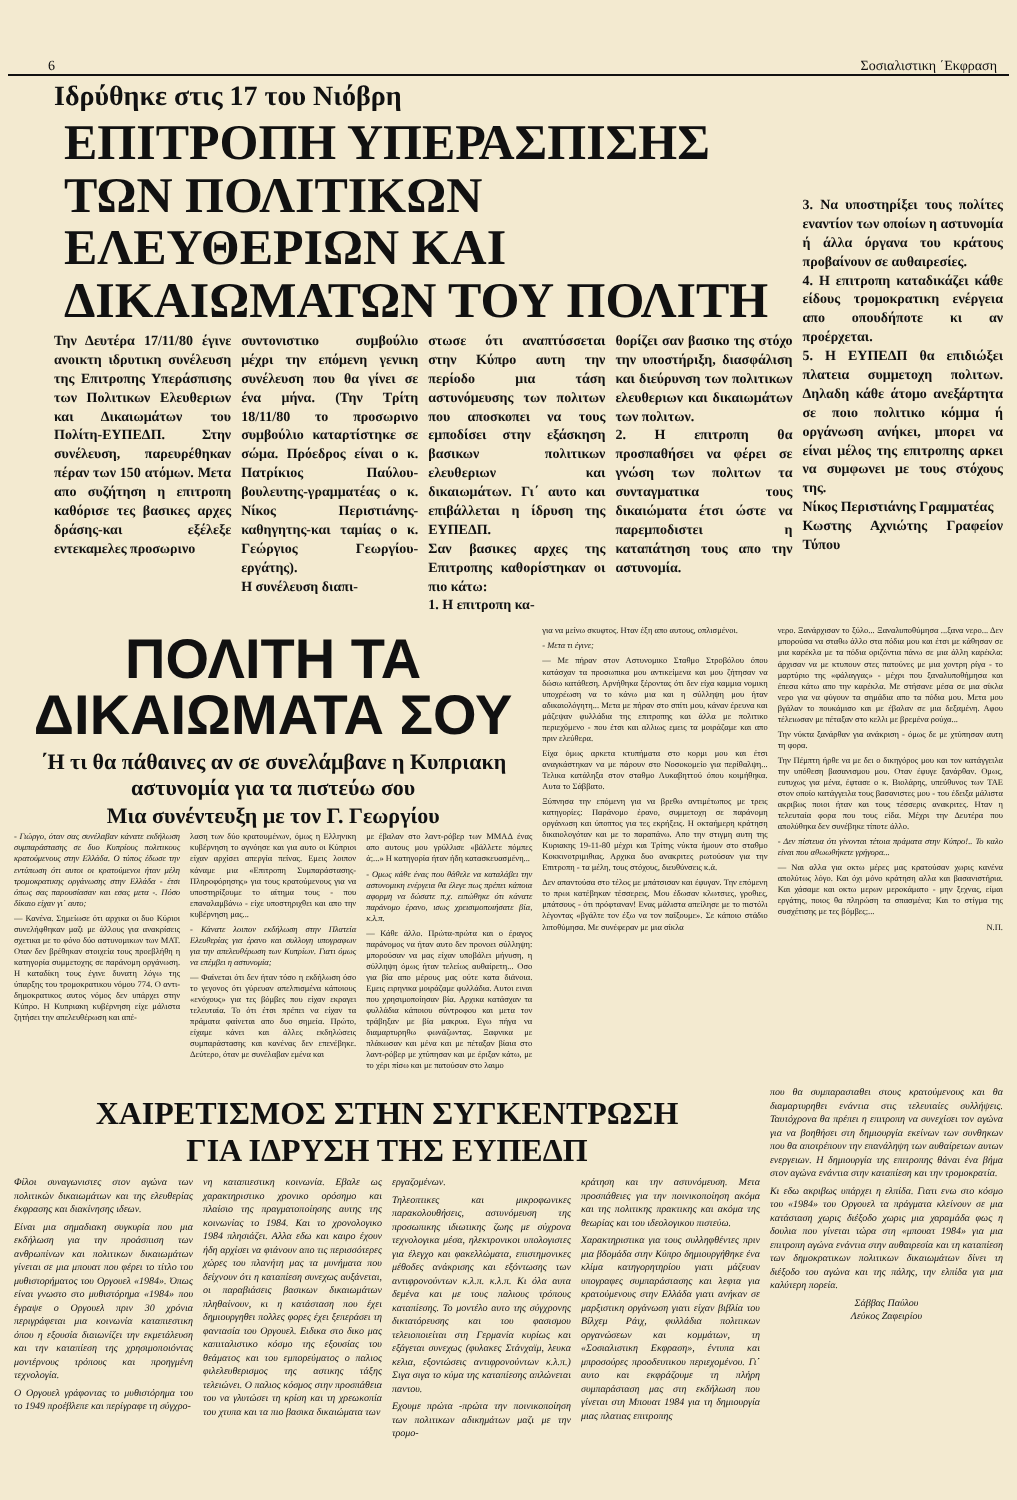6 Σοσιαλιστικη ΄Εκφραση
Ιδρύθηκε στις 17 του Νιόβρη
ΕΠΙΤΡΟΠΗ ΥΠΕΡΑΣΠΙΣΗΣ ΤΩΝ ΠΟΛΙΤΙΚΩΝ ΕΛΕΥΘΕΡΙΩΝ ΚΑΙ ΔΙΚΑΙΩΜΑΤΩΝ ΤΟΥ ΠΟΛΙΤΗ
Την Δευτέρα 17/11/80 έγινε ανοικτη ιδρυτικη συνέλευση της Επιτροπης Υπεράσπισης των Πολιτικων Ελευθεριων και Δικαιωμάτων του Πολίτη-ΕΥΠΕΔΠ. Στην συνέλευση, παρευρέθηκαν πέραν των 150 ατόμων. Μετα απο συζήτηση η επιτροπη καθόρισε τες βασικες αρχες δράσης-και εξέλεξε εντεκαμελες προσωρινο
συντονιστικο συμβούλιο μέχρι την επόμενη γενικη συνέλευση που θα γίνει σε ένα μήνα. (Την Τρίτη 18/11/80 το προσωρινο συμβούλιο καταρτίστηκε σε σώμα. Πρόεδρος είναι ο κ. Πατρίκιος Παύλου-βουλευτης-γραμματέας ο κ. Νίκος Περιστιάνης-καθηγητης-και ταμίας ο κ. Γεώργιος Γεωργίου-εργάτης).
Η συνέλευση διαπι-
στωσε ότι αναπτύσσεται στην Κύπρο αυτη την περίοδο μια τάση αστυνόμευσης των πολιτων που αποσκοπει να τους εμποδίσει στην εξάσκηση βασικων πολιτικων ελευθεριων και δικαιωμάτων. Γι΄ αυτο και επιβάλλεται η ίδρυση της ΕΥΠΕΔΠ.
Σαν βασικες αρχες της Επιτροπης καθορίστηκαν οι πιο κάτω:
1. Η επιτροπη κα-
θορίζει σαν βασικο της στόχο την υποστήριξη, διασφάλιση και διεύρυνση των πολιτικων ελευθεριων και δικαιωμάτων των πολιτων.
2. Η επιτροπη θα προσπαθήσει να φέρει σε γνώση των πολιτων τα συνταγματικα τους δικαιώματα έτσι ώστε να παρεμποδιστει η καταπάτηση τους απο την αστυνομία.
3. Να υποστηρίξει τους πολίτες εναντίον των οποίων η αστυνομία ή άλλα όργανα του κράτους προβαίνουν σε αυθαιρεσίες.
4. Η επιτροπη καταδικάζει κάθε είδους τρομοκρατικη ενέργεια απο οπουδήποτε κι αν προέρχεται.
5. Η ΕΥΠΕΔΠ θα επιδιώξει πλατεια συμμετοχη πολιτων. Δηλαδη κάθε άτομο ανεξάρτητα σε ποιο πολιτικο κόμμα ή οργάνωση ανήκει, μπορει να είναι μέλος της επιτροπης αρκει να συμφωνει με τους στόχους της.
Νίκος Περιστιάνης Γραμματέας
Κωστης Αχνιώτης Γραφείον Τύπου
ΠΟΛΙΤΗ ΤΑ
ΔΙΚΑΙΩΜΑΤΑ ΣΟΥ
΄Η τι θα πάθαινες αν σε συνελάμβανε η Κυπριακη αστυνομία για τα πιστεύω σου
Μια συνέντευξη με τον Γ. Γεωργίου
- Γιώργο, όταν σας συνέλαβαν κάνατε εκδήλωση συμπαράστασης σε δυο Κυπρίους πολιτικους κρατούμενους στην Ελλάδα. Ο τύπος έδωσε την εντύπωση ότι αυτοι οι κρατούμενοι ήταν μέλη τρομοκρατικης οργάνωσης στην Ελλάδα - έτσι όπως σας παρουσίασαν και εσας μετα -. Πόσο δίκαιο είχαν γι΄ αυτο;
— Κανένα. Σημείωσε ότι αρχικα οι δυο Κύριοι συνελήφθηκαν μαζι με άλλους για ανακρίσεις σχετικα με το φόνο δύο αστυνομικων των ΜΑΤ. Οταν δεν βρέθηκαν στοιχεία τους προεβλήθη η κατηγορία συμμετοχης σε παράνομη οργάνωση. Η καταδίκη τους έγινε δυνατη λόγω της ύπαρξης του τρομοκρατικου νόμου 774. Ο αντι-δημοκρατικος αυτος νόμος δεν υπάρχει στην Κύπρο. Η Κυπριακη κυβέρνηση είχε μάλιστα ζητήσει την απελευθέρωση και απέ-
λαση των δύο κρατουμένων, όμως η Ελληνικη κυβέρνηση το αγνόησε και για αυτο οι Κύπριοι είχαν αρχίσει απεργία πείνας. Εμεις λοιπον κάναμε μια «Επιτροπη Συμπαράστασης- Πληροφόρησης» για τους κρατούμενους για να υποστηρίξουμε το αίτημα τους - που επαναλαμβάνω - είχε υποστηριχθει και απο την κυβέρνηση μας...
- Κάνατε λοιπον εκδήλωση στην Πλατεία Ελευθερίας για έρανο και συλλογη υπογραφων για την απελευθέρωση των Κυπρίων. Γιατι όμως να επέμβει η αστυνομία;
— Φαίνεται ότι δεν ήταν τόσο η εκδήλωση όσο το γεγονος ότι γύρευαν απελπισμένα κάποιους «ενόχους» για τες βόμβες που είχαν εκραγει τελευταία. Το ότι έτσι πρέπει να είχαν τα πράματα φαίνεται απο δυο σημεία. Πρώτο, είχαμε κάνει και άλλες εκδηλώσεις συμπαράστασης και κανένας δεν επενέβηκε. Δεύτερο, όταν με συνέλαβαν εμένα και
με έβαλαν στο λαντ-ρόβερ των ΜΜΑΔ ένας απο αυτους μου γρύλλισε «βάλλετε πόμπες ά;...» Η κατηγορία ήταν ήδη κατασκευασμένη...
- Ομως κάθε ένας που θάθελε να καταλάβει την αστυνομικη ενέργεια θα έλεγε πως πρέπει κάποια αφορμη να δώσατε π.χ. ειπώθηκε ότι κάνατε παράνομο έρανο, ισως χρεισιμοποιήσατε βία, κ.λ.π.
— Κάθε άλλο. Πρώτα-πρώτα και ο έραγος παράνομος να ήταν αυτο δεν προνοει σύλληψη: μπορούσαν να μας είχαν υποβάλει μήνυση, η σύλληψη όμως ήταν τελείως αυθαίρετη... Οσο για βία απο μέρους μας ούτε κατα διάνοια. Εμεις ειρηνικα μοιράζαμε φυλλάδια. Αυτοι ειναι που χρησιμοποίησαν βία. Αρχικα κατάσχαν τα φυλλάδια κάποιου σύντροφου και μετα τον τράβηξαν με βία μακρυα. Εγω πήγα να διαμαρτυρηθω φωνάζωντας. Ξαφνικα με πλάκωσαν και μένα και με πέταξαν βίαια στο λαντ-ρόβερ με χτύπησαν και με έριξαν κάτω, με το χέρι πίσω και με πατούσαν στο λαιμο
για να μείνω σκυφτος. Ηταν έξη απο αυτους, οπλισμένοι.
- Μετα τι έγινε;
— Με πήραν στον Αστυνομικο Σταθμο Στροβόλου όπου κατάσχαν τα προσωπικα μου αντικείμενα και μου ζήτησαν να δώσω κατάθεση. Αρνήθηκα ξέροντας ότι δεν είχα καμμια νομικη υποχρέωση να το κάνω μια και η σύλληψη μου ήταν αδικαιολόγητη... Μετα με πήραν στο σπίτι μου, κάναν έρευνα και μάζεψαν φυλλάδια της επιτροπης και άλλα με πολιτικο περιεχόμενο - που έτσι και αλλιως εμεις τα μοιράζαμε και απο πριν ελεύθερα.
Είχα όμως αρκετα κτυπήματα στο κορμι μου και έτσι αναγκάστηκαν να με πάρουν στο Νοσοκομείο για περίθαλψη... Τελικα κατάληξα στον σταθμο Λυκαβηττού όπου κοιμήθηκα. Αυτα το Σάββατο.
Ξύπνησα την επόμενη για να βρεθω αντιμέτωπος με τρεις κατηγορίες: Παράνομο έρανο, συμμετοχη σε παράνομη οργάνωση και ύποπτος για τες εκρήξεις. Η οκταήμερη κράτηση δικαιολογόταν και με το παραπάνω. Απο την στιγμη αυτη της Κυριακης 19-11-80 μέχρι και Τρίτης νύκτα ήμουν στο σταθμο Κοκκινοτριμιθιας. Αρχικα δυο ανακριτες ρωτούσαν για την Επιτροπη - τα μέλη, τους στόχους, διευθύνσεις κ.ά.
Δεν απαντούσα στο τέλος με μπάτσισαν και έφυγαν. Την επόμενη το πρωι κατέβηκαν τέσσερεις. Μου έδωσαν κλωτσιες, γροθιες, μπάτσους - ότι πρόφταναν! Ενας μάλιστα απείλησε με το πιστόλι λέγοντας «βγάλτε τον έξω να τον παίξουμε». Σε κάποιο στάδιο λιποθύμησα. Με συνέφεραν με μια σίκλα
νερο. Ξανάρχισαν το ξύλο... Ξαναλυποθύμησα ...ξανα νερο... Δεν μπορούσα να σταθω άλλο στα πόδια μου και έτσι με κάθησαν σε μια καρέκλα με τα πόδια οριζόντια πάνω σε μια άλλη καρέκλα: άρχισαν να με κτυπουν στες πατούνες με μια χοντρη ρίγα - το μαρτύριο της «φάλαγγας» - μέχρι που ξαναλυποθήμησα και έπεσα κάτω απο την καρέκλα. Με στήσανε μέσα σε μια σίκλα νερο για να φύγουν τα σημάδια απο τα πόδια μου. Μετα μου βγάλαν το πουκάμισο και με έβαλαν σε μια δεξαμένη. Αφου τέλειωσαν με πέταξαν στο κελλι με βρεμένα ρούχα...
Την νύκτα ξανάρθαν για ανάκριση - όμως δε με χτύπησαν αυτη τη φορα.
Την Πέμπτη ήρθε να με δει ο δικηγόρος μου και τον κατάγγειλα την υπόθεση βασανισμου μου. Οταν έφυγε ξανάρθαν. Ομως, ευτυχως για μένα, έφτασε ο κ. Βιολάρης, υπεύθυνος των ΤΑΕ στον οποίο κατάγγειλα τους βασανιστες μου - του έδειξα μάλιστα ακριβως ποιοι ήταν και τους τέσσερις ανακριτες. Ηταν η τελευταία φορα που τους είδα. Μέχρι την Δευτέρα που απολύθηκα δεν συνέβηκε τίποτε άλλο.
- Δεν πίστευα ότι γίνονται τέτοια πράματα στην Κύπρο!.. Το καλο είναι που αθωωθήκετε γρήγορα...
— Ναι αλλα για οκτω μέρες μας κρατούσαν χωρις κανένα απολύτως λόγο. Και όχι μόνο κράτηση αλλα και βασανιστήρια. Και χάσαμε και οκτω μερων μεροκάματο - μην ξεχνας, είμαι εργάτης, ποιος θα πληρώση τα σπασμένα; Και το στίγμα της συσχέτισης με τες βόμβες;...
Ν.Π.
ΧΑΙΡΕΤΙΣΜΟΣ ΣΤΗΝ ΣΥΓΚΕΝΤΡΩΣΗ
ΓΙΑ ΙΔΡΥΣΗ ΤΗΣ ΕΥΠΕΔΠ
Φίλοι συναγωνιστες στον αγώνα των πολιτικών δικαιωμάτων και της ελευθερίας έκφρασης και διακίνησης ιδεων.
Είναι μια σημαδιακη συγκυρία που μια εκδήλωση για την προάσπιση των ανθρωπίνων και πολιτικων δικαιωμάτων γίνεται σε μια μπουατ που φέρει το τίτλο του μυθιστορήματος του Οργουελ «1984». Όπως είναι γνωστο στο μυθιστόρημα «1984» που έγραψε ο Οργουελ πριν 30 χρόνια περιγράφεται μια κοινωνία καταπιεστικη όπου η εξουσία διαιωνίζει την εκμετάλευση και την καταπίεση της χρησιμοποιόντας μοντέρνους τρόπους και προηγμένη τεχνολογία.
Ο Οργουελ γράφοντας το μυθιστόρημα του το 1949 προέβλεπε και περίγραφε τη σύγχρο-
νη καταπιεστικη κοινωνία. Εβαλε ως χαρακτηριστικο χρονικο ορόσημο και πλαίσιο της πραγματοποίησης αυτης της κοινωνίας το 1984. Και το χρονολογικο 1984 πλησιάζει. Αλλα εδω και καιρο έχουν ήδη αρχίσει να φτάνουν απο τις περισσότερες χώρες του πλανήτη μας τα μυνήματα που δείχνουν ότι η καταπίεση συνεχως αυξάνεται, οι παραβιάσεις βασικων δικαιωμάτων πληθαίνουν, κι η κατάσταση που έχει δημιουργηθει πολλες φορες έχει ξεπεράσει τη φαντασία του Οργουελ. Ειδικα στο δικο μας καπιταλιστικο κόσμο της εξουσίας του θεάματος και του εμπορεύματος ο παλιος φιλελευθερισμος της αστικης τάξης τελειώνει. Ο παλιος κόσμος στην προσπάθεια του να γλυτώσει τη κρίση και τη χρεωκοπία του χτυπα και τα πιο βασικα δικαιώματα των
εργαζομένων.
Τηλεοπτικες και μικροφωνικες παρακολουθήσεις, αστυνόμευση της προσωπικης ιδιωτικης ζωης με σύχρονα τεχνολογικα μέσα, ηλεκτρονικοι υπολογιστες για έλεγχο και φακελλώματα, επιστημονικες μέθοδες ανάκρισης και εξόντωσης των αντιφρονούντων κ.λ.π. κ.λ.π. Κι όλα αυτα δεμένα και με τους παλιους τρόπους καταπίεσης. Το μοντέλο αυτο της σύγχρονης δικτατόρευσης και του φασισμου τελειοποιείται στη Γερμανία κυρίως και εξάγεται συνεχως (φυλακες Στάνχαϊμ, λευκα κελια, εξοντώσεις αντιφρονούντων κ.λ.π.) Σιγα σιγα το κύμα της καταπίεσης απλώνεται παντου.
Εχουμε πρώτα -πρώτα την ποινικοποίηση των πολιτικων αδικημάτων μαζι με την τρομο-
κράτηση και την αστυνόμευση. Μετα προσπάθειες για την ποινικοποίηση ακόμα και της πολιτικης πρακτικης και ακόμα της θεωρίας και του ιδεολογικου πιστεύω.
Χαρακτηριστικα για τους συλληφθέντες πριν μια βδομάδα στην Κύπρο δημιουργήθηκε ένα κλίμα κατηγορητηρίου γιατι μάζευαν υπογραφες συμπαράστασης και λεφτα για κρατούμενους στην Ελλάδα γιατι ανήκαν σε μαρξιστικη οργάνωση γιατι είχαν βιβλία του Βίλχεμ Ράιχ, φυλλάδια πολιτικων οργανώσεων και κομμάτων, τη «Σοσιαλιστικη Εκφραση», έντυπα και μπροσούρες προοδευτικου περιεχομένου. Γι΄ αυτο και εκφράζουμε τη πλήρη συμπαράσταση μας στη εκδήλωση που γίνεται στη Μπουατ 1984 για τη δημιουργία μιας πλατιας επιτροπης
που θα συμπαρασταθει στους κρατούμενους και θα διαμαρτυρηθει ενάντια στις τελευταίες συλλήψεις. Ταυτόχρονα θα πρέπει η επιτροπη να συνεχίσει τον αγώνα για να βοηθήσει στη δημιουργία εκείνων των συνθηκων που θα αποτρέπουν την επανάληψη των αυθαίρετων αυτων ενεργειων. Η δημιουργία της επιτροπης θάναι ένα βήμα στον αγώνα ενάντια στην καταπίεση και την τρομοκρατία.
Κι εδω ακριβως υπάρχει η ελπίδα. Γιατι ενω στο κόσμο του «1984» του Οργουελ τα πράγματα κλείνουν σε μια κατάσταση χωρις διέξοδο χωρις μια χαραμάδα φως η δουλια που γίνεται τώρα στη «μπουατ 1984» για μια επιτροπη αγώνα ενάντια στην αυθαιρεσία και τη καταπίεση των δημοκρατικων πολιτικων δικαιωμάτων δίνει τη διέξοδο του αγώνα και της πάλης, την ελπίδα για μια καλύτερη πορεία.
Σάββας Παύλου
Λεύκος Ζαφειρίου